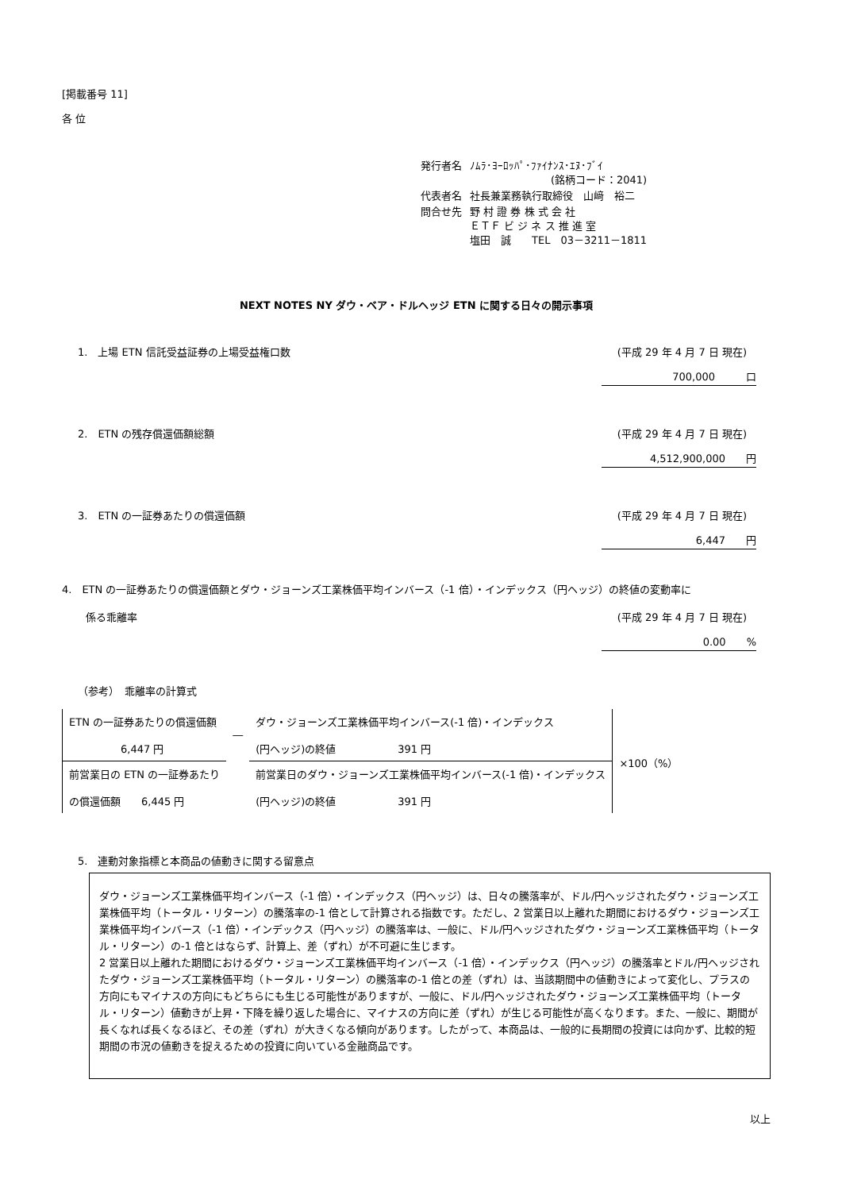[掲載番号 11]
各 位
| 発行者名 | ﾉﾑﾗ･ﾖｰﾛｯﾊﾟ･ﾌｧｲﾅﾝｽ･ｴﾇ･ﾌﾞｲ (銘柄コード：2041) |
| 代表者名 | 社長兼業務執行取締役 山﨑 裕二 |
| 問合せ先 | 野 村 證 券 株 式 会 社 ＥＴＦ ビ ジ ネ ス 推 進 室 塩田 誠 TEL 03－3211－1811 |
NEXT NOTES NY ダウ・ベア・ドルヘッジ ETN に関する日々の開示事項
1.　上場 ETN 信託受益証券の上場受益権口数 (平成 29 年 4 月 7 日 現在)
700,000　　　口
2.　ETN の残存償還価額総額 (平成 29 年 4 月 7 日 現在)
4,512,900,000　　円
3.　ETN の一証券あたりの償還価額 (平成 29 年 4 月 7 日 現在)
6,447　　円
4.　ETN の一証券あたりの償還価額とダウ・ジョーンズ工業株価平均インバース（-1 倍）・インデックス（円ヘッジ）の終値の変動率に
係る乖離率 (平成 29 年 4 月 7 日 現在)
0.00　　%
（参考）　乖離率の計算式
| ETN の一証券あたりの償還価額 6,447 円 | ― | ダウ・ジョーンズ工業株価平均インバース(-1 倍)・インデックス (円ヘッジ)の終値 391 円 |
| 前営業日の ETN の一証券あたり の償還価額 6,445 円 | | 前営業日のダウ・ジョーンズ工業株価平均インバース(-1 倍)・インデックス (円ヘッジ)の終値 391 円 |
×100（%）
5.　連動対象指標と本商品の値動きに関する留意点
ダウ・ジョーンズ工業株価平均インバース（-1 倍）・インデックス（円ヘッジ）は、日々の騰落率が、ドル/円ヘッジされたダウ・ジョーンズ工業株価平均（トータル・リターン）の騰落率の-1 倍として計算される指数です。ただし、2 営業日以上離れた期間におけるダウ・ジョーンズ工業株価平均インバース（-1 倍）・インデックス（円ヘッジ）の騰落率は、一般に、ドル/円ヘッジされたダウ・ジョーンズ工業株価平均（トータル・リターン）の-1 倍とはならず、計算上、差（ずれ）が不可避に生じます。
2 営業日以上離れた期間におけるダウ・ジョーンズ工業株価平均インバース（-1 倍）・インデックス（円ヘッジ）の騰落率とドル/円ヘッジされたダウ・ジョーンズ工業株価平均（トータル・リターン）の騰落率の-1 倍との差（ずれ）は、当該期間中の値動きによって変化し、プラスの方向にもマイナスの方向にもどちらにも生じる可能性がありますが、一般に、ドル/円ヘッジされたダウ・ジョーンズ工業株価平均（トータル・リターン）値動きが上昇・下降を繰り返した場合に、マイナスの方向に差（ずれ）が生じる可能性が高くなります。また、一般に、期間が長くなれば長くなるほど、その差（ずれ）が大きくなる傾向があります。したがって、本商品は、一般的に長期間の投資には向かず、比較的短期間の市況の値動きを捉えるための投資に向いている金融商品です。
以上